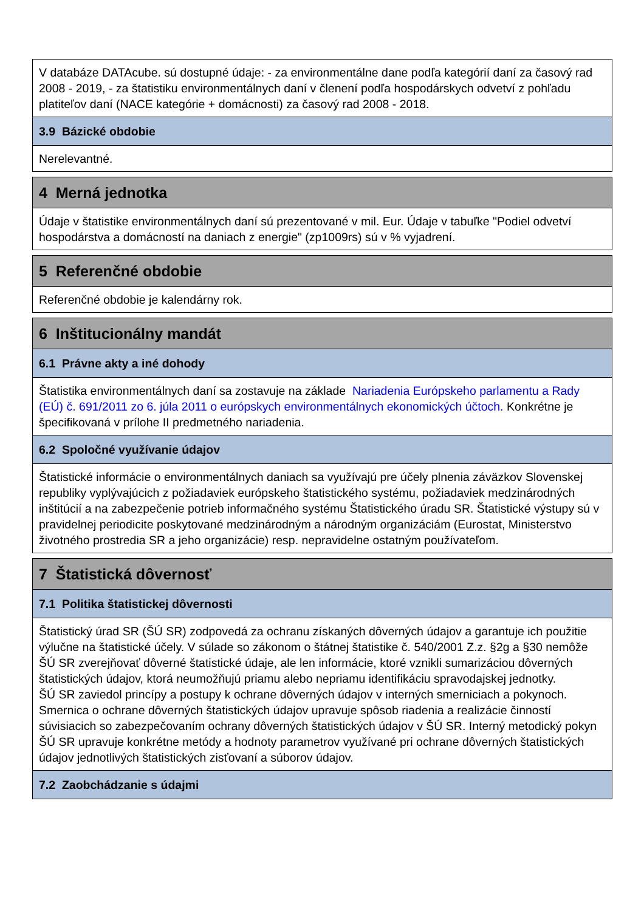V databáze DATAcube. sú dostupné údaje: - za environmentálne dane podľa kategórií daní za časový rad 2008 - 2019, - za štatistiku environmentálnych daní v členení podľa hospodárskych odvetví z pohľadu platiteľov daní (NACE kategórie + domácnosti) za časový rad 2008 - 2018.
3.9 Bázické obdobie
Nerelevantné.
4 Merná jednotka
Údaje v štatistike environmentálnych daní sú prezentované v mil. Eur. Údaje v tabuľke "Podiel odvetví hospodárstva a domácností na daniach z energie" (zp1009rs) sú v % vyjadrení.
5 Referenčné obdobie
Referenčné obdobie je kalendárny rok.
6 Inštitucionálny mandát
6.1 Právne akty a iné dohody
Štatistika environmentálnych daní sa zostavuje na základe Nariadenia Európskeho parlamentu a Rady (EÚ) č. 691/2011 zo 6. júla 2011 o európskych environmentálnych ekonomických účtoch. Konkrétne je špecifikovaná v prílohe II predmetného nariadenia.
6.2 Spoločné využívanie údajov
Štatistické informácie o environmentálnych daniach sa využívajú pre účely plnenia záväzkov Slovenskej republiky vyplývajúcich z požiadaviek európskeho štatistického systému, požiadaviek medzinárodných inštitúcií a na zabezpečenie potrieb informačného systému Štatistického úradu SR. Štatistické výstupy sú v pravidelnej periodicite poskytované medzinárodným a národným organizáciám (Eurostat, Ministerstvo životného prostredia SR a jeho organizácie) resp. nepravidelne ostatným používateľom.
7 Štatistická dôvernosť
7.1 Politika štatistickej dôvernosti
Štatistický úrad SR (ŠÚ SR) zodpovedá za ochranu získaných dôverných údajov a garantuje ich použitie výlučne na štatistické účely. V súlade so zákonom o štátnej štatistike č. 540/2001 Z.z. §2g a §30 nemôže ŠÚ SR zverejňovať dôverné štatistické údaje, ale len informácie, ktoré vznikli sumarizáciou dôverných štatistických údajov, ktorá neumožňujú priamu alebo nepriamu identifikáciu spravodajskej jednotky.
ŠÚ SR zaviedol princípy a postupy k ochrane dôverných údajov v interných smerniciach a pokynoch. Smernica o ochrane dôverných štatistických údajov upravuje spôsob riadenia a realizácie činností súvisiacich so zabezpečovaním ochrany dôverných štatistických údajov v ŠÚ SR. Interný metodický pokyn ŠÚ SR upravuje konkrétne metódy a hodnoty parametrov využívané pri ochrane dôverných štatistických údajov jednotlivých štatistických zisťovaní a súborov údajov.
7.2 Zaobchádzanie s údajmi